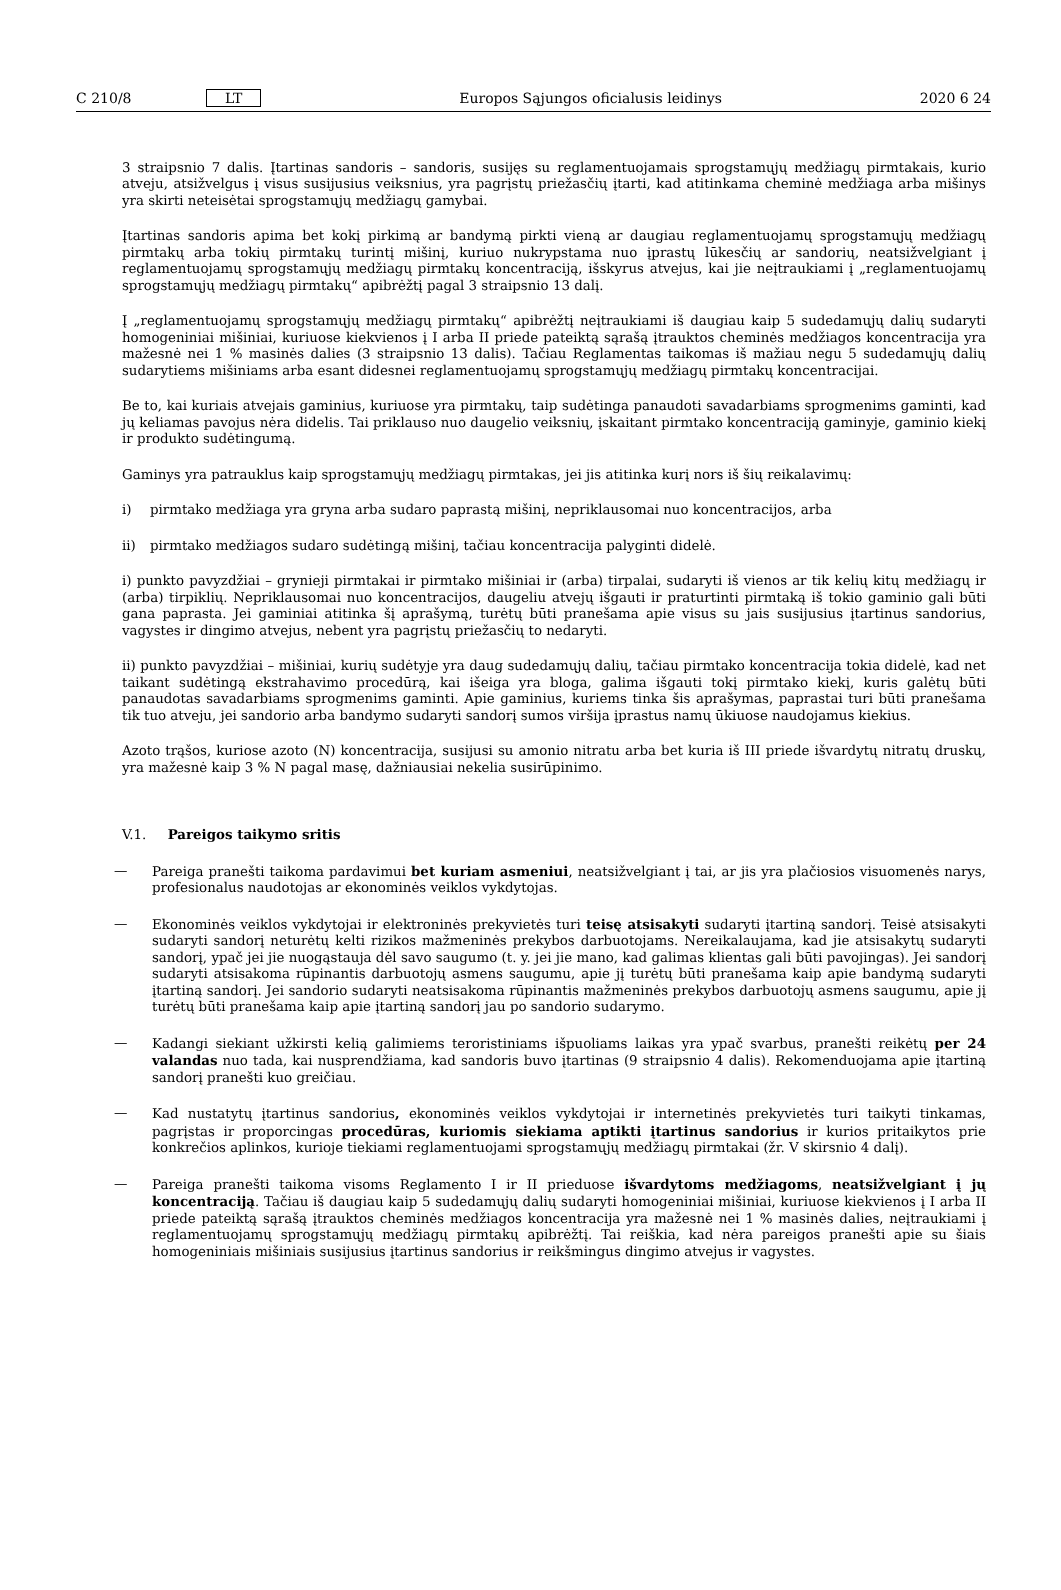C 210/8 LT Europos Sąjungos oficialusis leidinys 2020 6 24
3 straipsnio 7 dalis. Įtartinas sandoris – sandoris, susijęs su reglamentuojamais sprogstamųjų medžiagų pirmtakais, kurio atveju, atsižvelgus į visus susijusius veiksnius, yra pagrįstų priežasčių įtarti, kad atitinkama cheminė medžiaga arba mišinys yra skirti neteisėtai sprogstamųjų medžiagų gamybai.
Įtartinas sandoris apima bet kokį pirkimą ar bandymą pirkti vieną ar daugiau reglamentuojamų sprogstamųjų medžiagų pirmtakų arba tokių pirmtakų turintį mišinį, kuriuo nukrypstama nuo įprastų lūkesčių ar sandorių, neatsižvelgiant į reglamentuojamų sprogstamųjų medžiagų pirmtakų koncentraciją, išskyrus atvejus, kai jie neįtraukiami į „reglamentuojamų sprogstamųjų medžiagų pirmtakų“ apibrėžtį pagal 3 straipsnio 13 dalį.
Į „reglamentuojamų sprogstamųjų medžiagų pirmtakų“ apibrėžtį neįtraukiami iš daugiau kaip 5 sudedamųjų dalių sudaryti homogeniniai mišiniai, kuriuose kiekvienos į I arba II priede pateiktą sąrašą įtrauktos cheminės medžiagos koncentracija yra mažesnė nei 1 % masinės dalies (3 straipsnio 13 dalis). Tačiau Reglamentas taikomas iš mažiau negu 5 sudedamųjų dalių sudarytiems mišiniams arba esant didesnei reglamentuojamų sprogstamųjų medžiagų pirmtakų koncentracijai.
Be to, kai kuriais atvejais gaminius, kuriuose yra pirmtakų, taip sudėtinga panaudoti savadarbiams sprogmenims gaminti, kad jų keliamas pavojus nėra didelis. Tai priklauso nuo daugelio veiksnių, įskaitant pirmtako koncentraciją gaminyje, gaminio kiekį ir produkto sudėtingumą.
Gaminys yra patrauklus kaip sprogstamųjų medžiagų pirmtakas, jei jis atitinka kurį nors iš šių reikalavimų:
i) pirmtako medžiaga yra gryna arba sudaro paprastą mišinį, nepriklausomai nuo koncentracijos, arba
ii) pirmtako medžiagos sudaro sudėtingą mišinį, tačiau koncentracija palyginti didelė.
i) punkto pavyzdžiai – grynieji pirmtakai ir pirmtako mišiniai ir (arba) tirpalai, sudaryti iš vienos ar tik kelių kitų medžiagų ir (arba) tirpiklių. Nepriklausomai nuo koncentracijos, daugeliu atvejų išgauti ir praturtinti pirmtaką iš tokio gaminio gali būti gana paprasta. Jei gaminiai atitinka šį aprašymą, turėtų būti pranešama apie visus su jais susijusius įtartinus sandorius, vagystes ir dingimo atvejus, nebent yra pagrįstų priežasčių to nedaryti.
ii) punkto pavyzdžiai – mišiniai, kurių sudėtyje yra daug sudedamųjų dalių, tačiau pirmtako koncentracija tokia didelė, kad net taikant sudėtingą ekstrahavimo procedūrą, kai išeiga yra bloga, galima išgauti tokį pirmtako kiekį, kuris galėtų būti panaudotas savadarbiams sprogmenims gaminti. Apie gaminius, kuriems tinka šis aprašymas, paprastai turi būti pranešama tik tuo atveju, jei sandorio arba bandymo sudaryti sandorį sumos viršija įprastus namų ūkiuose naudojamus kiekius.
Azoto trąšos, kuriose azoto (N) koncentracija, susijusi su amonio nitratu arba bet kuria iš III priede išvardytų nitratų druskų, yra mažesnė kaip 3 % N pagal masę, dažniausiai nekelia susirūpinimo.
V.1. Pareigos taikymo sritis
— Pareiga pranešti taikoma pardavimui bet kuriam asmeniui, neatsižvelgiant į tai, ar jis yra plačiosios visuomenės narys, profesionalus naudotojas ar ekonominės veiklos vykdytojas.
— Ekonominės veiklos vykdytojai ir elektroninės prekyvietės turi teisę atsisakyti sudaryti įtartiną sandorį. Teisė atsisakyti sudaryti sandorį neturėtų kelti rizikos mažmeninės prekybos darbuotojams. Nereikalaujama, kad jie atsisakytų sudaryti sandorį, ypač jei jie nuogąstauja dėl savo saugumo (t. y. jei jie mano, kad galimas klientas gali būti pavojingas). Jei sandorį sudaryti atsisakoma rūpinantis darbuotojų asmens saugumu, apie jį turėtų būti pranešama kaip apie bandymą sudaryti įtartiną sandorį. Jei sandorio sudaryti neatsisakoma rūpinantis mažmeninės prekybos darbuotojų asmens saugumu, apie jį turėtų būti pranešama kaip apie įtartiną sandorį jau po sandorio sudarymo.
— Kadangi siekiant užkirsti kelią galimiems teroristiniams išpuoliams laikas yra ypač svarbus, pranešti reikėtų per 24 valandas nuo tada, kai nusprendžiama, kad sandoris buvo įtartinas (9 straipsnio 4 dalis). Rekomenduojama apie įtartiną sandorį pranešti kuo greičiau.
— Kad nustatytų įtartinus sandorius, ekonominės veiklos vykdytojai ir internetinės prekyvietės turi taikyti tinkamas, pagrįstas ir proporcingas procedūras, kuriomis siekiama aptikti įtartinus sandorius ir kurios pritaikytos prie konkrečios aplinkos, kurioje tiekiami reglamentuojami sprogstamųjų medžiagų pirmtakai (žr. V skirsnio 4 dalį).
— Pareiga pranešti taikoma visoms Reglamento I ir II prieduose išvardytoms medžiagoms, neatsižvelgiant į jų koncentraciją. Tačiau iš daugiau kaip 5 sudedamųjų dalių sudaryti homogeniniai mišiniai, kuriuose kiekvienos į I arba II priede pateiktą sąrašą įtrauktos cheminės medžiagos koncentracija yra mažesnė nei 1 % masinės dalies, neįtraukiami į reglamentuojamų sprogstamųjų medžiagų pirmtakų apibrėžtį. Tai reiškia, kad nėra pareigos pranešti apie su šiais homogeniniais mišiniais susijusius įtartinus sandorius ir reikšmingus dingimo atvejus ir vagystes.